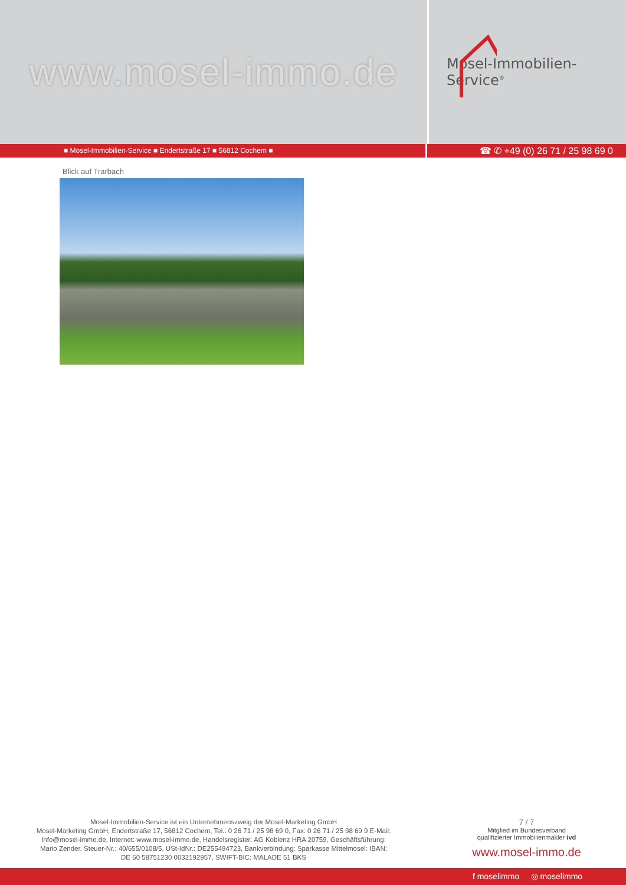www.mosel-immo.de
Mosel-Immobilien-Service<sup>®</sup>
■ Mosel-Immobilien-Service ■ Endertstraße 17 ■ 56812 Cochem ■
☎ ✆ +49 (0) 26 71 / 25 98 69 0
Blick auf Trarbach
Mosel-Immobilien-Service ist ein Unternehmenszweig der Mosel-Marketing GmbH
Mosel-Marketing GmbH, Endertstraße 17, 56812 Cochem, Tel.: 0 26 71 / 25 98 69 0, Fax: 0 26 71 / 25 98 69 9 E-Mail: Info@mosel-immo.de, Internet: www.mosel-immo.de, Handelsregister: AG Koblenz HRA 20759, Geschäftsführung: Mario Zender, Steuer-Nr.: 40/655/0108/5, USt-IdNr.: DE255494723, Bankverbindung: Sparkasse Mittelmosel: IBAN: DE 60 58751230 0032192957, SWIFT-BIC: MALADE 51 BKS
7 / 7
Mitglied im Bundesverband
qualifizierter Immobilienmakler ivd
www.mosel-immo.de
f moselimmo ◎ moselimmo